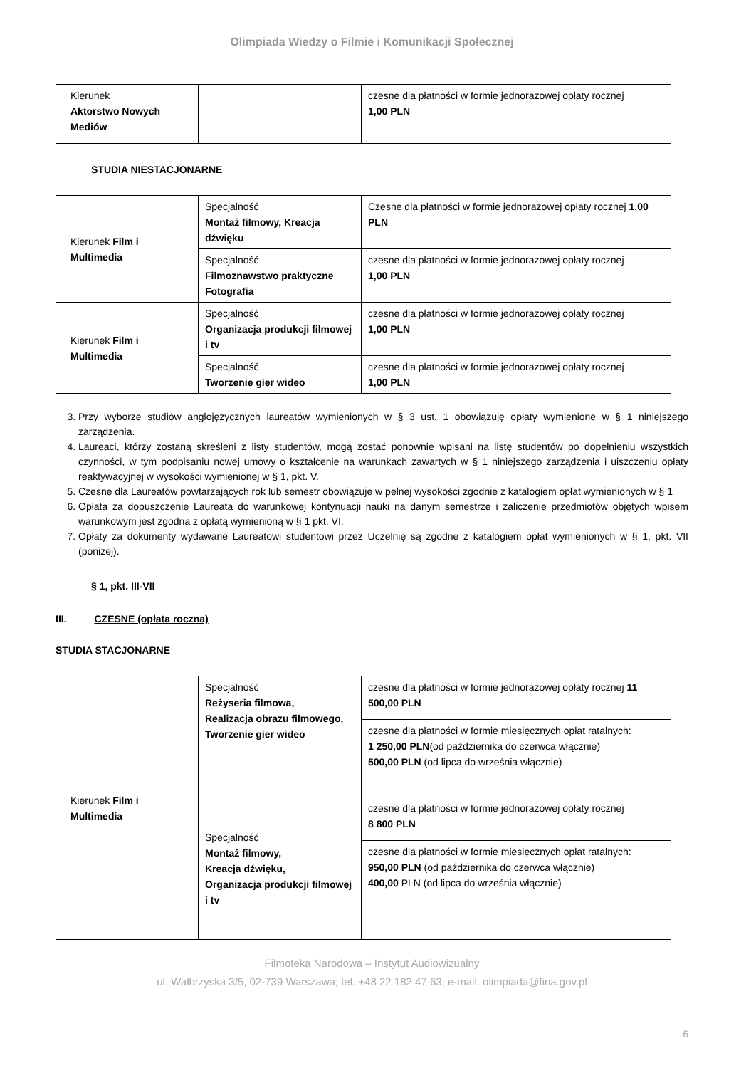Olimpiada Wiedzy o Filmie i Komunikacji Społecznej
| Kierunek Aktorstwo Nowych Mediów | | czesne dla płatności w formie jednorazowej opłaty rocznej 1,00 PLN |
STUDIA NIESTACJONARNE
| Kierunek Film i Multimedia | Specjalność Montaż filmowy, Kreacja dźwięku | Czesne dla płatności w formie jednorazowej opłaty rocznej 1,00 PLN |
| | Specjalność Filmoznawstwo praktyczne Fotografia | czesne dla płatności w formie jednorazowej opłaty rocznej 1,00 PLN |
| Kierunek Film i Multimedia | Specjalność Organizacja produkcji filmowej i tv | czesne dla płatności w formie jednorazowej opłaty rocznej 1,00 PLN |
| | Specjalność Tworzenie gier wideo | czesne dla płatności w formie jednorazowej opłaty rocznej 1,00 PLN |
3. Przy wyborze studiów anglojęzycznych laureatów wymienionych w § 3 ust. 1 obowiązuję opłaty wymienione w § 1 niniejszego zarządzenia.
4. Laureaci, którzy zostaną skreśleni z listy studentów, mogą zostać ponownie wpisani na listę studentów po dopełnieniu wszystkich czynności, w tym podpisaniu nowej umowy o kształcenie na warunkach zawartych w § 1 niniejszego zarządzenia i uiszczeniu opłaty reaktywacyjnej w wysokości wymienionej w § 1, pkt. V.
5. Czesne dla Laureatów powtarzających rok lub semestr obowiązuje w pełnej wysokości zgodnie z katalogiem opłat wymienionych w § 1
6. Opłata za dopuszczenie Laureata do warunkowej kontynuacji nauki na danym semestrze i zaliczenie przedmiotów objętych wpisem warunkowym jest zgodna z opłatą wymienioną w § 1 pkt. VI.
7. Opłaty za dokumenty wydawane Laureatowi studentowi przez Uczelnię są zgodne z katalogiem opłat wymienionych w § 1, pkt. VII (poniżej).
§ 1, pkt. III-VII
III. CZESNE (opłata roczna)
STUDIA STACJONARNE
| Kierunek Film i Multimedia | Specjalność Reżyseria filmowa, Realizacja obrazu filmowego, Tworzenie gier wideo | czesne dla płatności w formie jednorazowej opłaty rocznej 11 500,00 PLN |
| | | czesne dla płatności w formie miesięcznych opłat ratalnych: 1 250,00 PLN (od października do czerwca włącznie) 500,00 PLN (od lipca do września włącznie) |
| | Specjalność Montaż filmowy, Kreacja dźwięku, Organizacja produkcji filmowej i tv | czesne dla płatności w formie jednorazowej opłaty rocznej 8 800 PLN |
| | | czesne dla płatności w formie miesięcznych opłat ratalnych: 950,00 PLN (od października do czerwca włącznie) 400,00 PLN (od lipca do września włącznie) |
Filmoteka Narodowa – Instytut Audiowizualny
ul. Wałbrzyska 3/5, 02-739 Warszawa; tel. +48 22 182 47 63; e-mail: olimpiada@fina.gov.pl
6